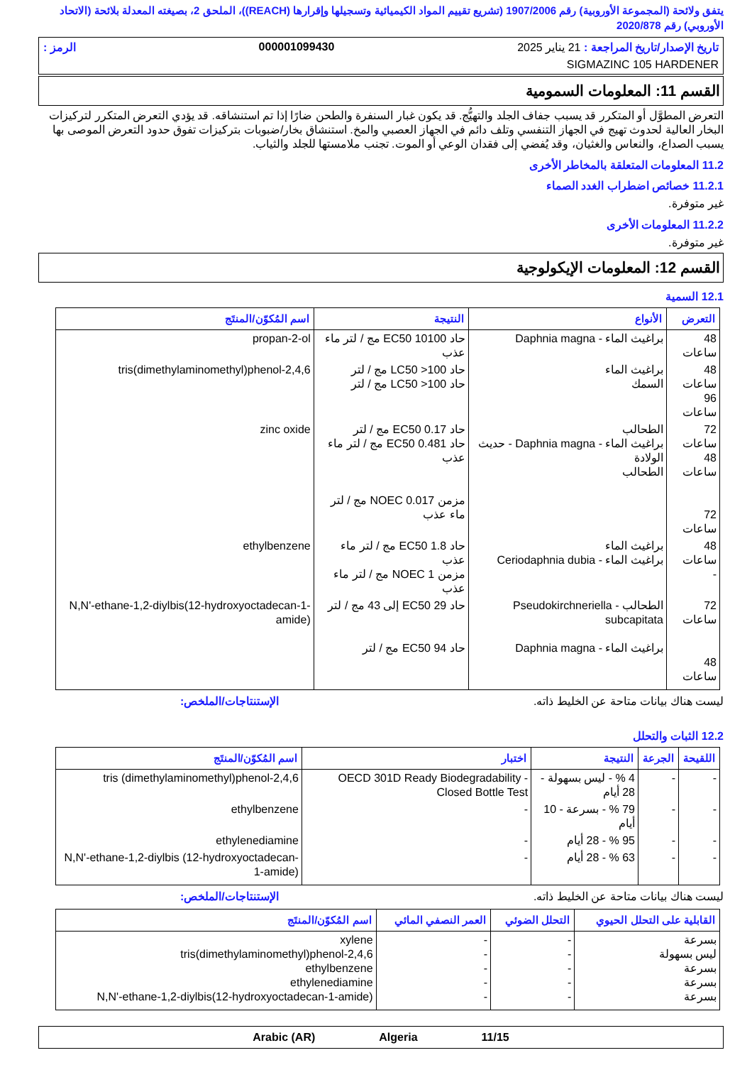يتفق ولائحة (المجموعة الأوروبية) رقم 1907/2006 (تشريع تقييم المواد الكيميائية وتسجيلها وإقرارها (REACH))، الملحق 2، بصيغته المعدلة بلائحة (الاتحاد الأوروبي) رقم 2020/878
تاريخ الإصدار/تاريخ المراجعة : 21 يناير 2025 000001099430 الرمز :
SIGMAZINC 105 HARDENER
القسم 11: المعلومات السمومية
التعرض المطوَّل أو المتكرر قد يسبب جفاف الجلد والتهيُّج. قد يكون غبار السنفرة والطحن ضارًا إذا تم استنشاقه. قد يؤدي التعرض المتكرر لتركيزات البخار العالية لحدوث تهيج في الجهاز التنفسي وتلف دائم في الجهاز العصبي والمخ. استنشاق بخار/ضبوبات بتركيزات تفوق حدود التعرض الموصى بها يسبب الصداع، والنعاس والغثيان، وقد يُفضي إلى فقدان الوعي أو الموت. تجنب ملامستها للجلد والثياب.
11.2 المعلومات المتعلقة بالمخاطر الأخرى
11.2.1 خصائص اضطراب الغدد الصماء
غير متوفرة.
11.2.2 المعلومات الأخرى
غير متوفرة.
القسم 12: المعلومات الإيكولوجية
12.1 السمية
| التعرض | الأنواع | النتيجة | اسم المُكوّن/المنتَج |
| --- | --- | --- | --- |
| 48 ساعات | براغيث الماء - Daphnia magna | حاد EC50 10100 مج / لتر ماء عذب | propan-2-ol |
| 48 ساعات 96 ساعات | براغيث الماء السمك | حاد LC50 >100 مج / لتر حاد LC50 >100 مج / لتر | 2,4,6-tris(dimethylaminomethyl)phenol |
| 72 ساعات 48 ساعات 72 ساعات | الطحالب براغيث الماء - Daphnia magna - حديث الولادة الطحالب | حاد EC50 0.17 مج / لتر حاد EC50 0.481 مج / لتر ماء عذب مزمن NOEC 0.017 مج / لتر ماء عذب | zinc oxide |
| 48 ساعات - | براغيث الماء براغيث الماء - Ceriodaphnia dubia | حاد EC50 1.8 مج / لتر ماء عذب مزمن NOEC 1 مج / لتر ماء عذب | ethylbenzene |
| 72 ساعات 48 ساعات | الطحالب - Pseudokirchneriella subcapitata براغيث الماء - Daphnia magna | حاد EC50 29 إلى 43 مج / لتر حاد EC50 94 مج / لتر | N,N'-ethane-1,2-diylbis(12-hydroxyoctadecan-1-amide) |
ليست هناك بيانات متاحة عن الخليط ذاته. الإستنتاجات/الملخص:
12.2 الثبات والتحلل
| اللقيحة | الجرعة | النتيجة | اختبار | اسم المُكوّن/المنتَج |
| --- | --- | --- | --- | --- |
| - | - | 4 % - ليس بسهولة - 28 أيام | OECD 301D Ready Biodegradability - Closed Bottle Test | 2,4,6-tris (dimethylaminomethyl)phenol |
| - | - | 79 % - بسرعة - 10 أيام | - | ethylbenzene |
| - | - | 95 % - 28 أيام | - | ethylenediamine |
| - | - | 63 % - 28 أيام | - | N,N'-ethane-1,2-diylbis (12-hydroxyoctadecan-1-amide) |
ليست هناك بيانات متاحة عن الخليط ذاته. الإستنتاجات/الملخص:
| القابلية على التحلل الحيوي | التحلل الضوئي | العمر النصفي المائي | اسم المُكوّن/المنتَج |
| --- | --- | --- | --- |
| بسرعة ليس بسهولة بسرعة بسرعة بسرعة | - - - - - | - - - - - | xylene 2,4,6-tris(dimethylaminomethyl)phenol ethylbenzene ethylenediamine N,N'-ethane-1,2-diylbis(12-hydroxyoctadecan-1-amide) |
11/15 Algeria Arabic (AR)